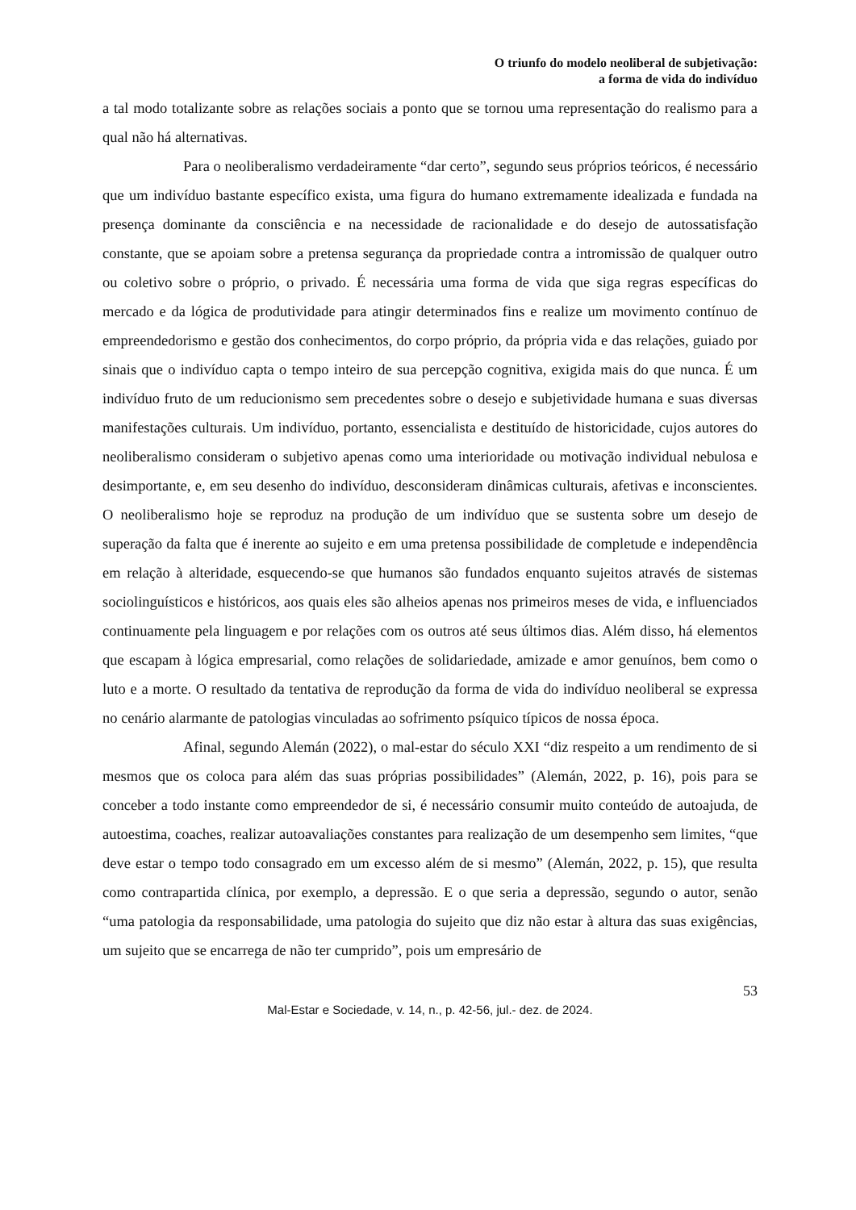O triunfo do modelo neoliberal de subjetivação:
a forma de vida do indivíduo
a tal modo totalizante sobre as relações sociais a ponto que se tornou uma representação do realismo para a qual não há alternativas.
Para o neoliberalismo verdadeiramente “dar certo”, segundo seus próprios teóricos, é necessário que um indivíduo bastante específico exista, uma figura do humano extremamente idealizada e fundada na presença dominante da consciência e na necessidade de racionalidade e do desejo de autossatisfação constante, que se apoiam sobre a pretensa segurança da propriedade contra a intromissão de qualquer outro ou coletivo sobre o próprio, o privado. É necessária uma forma de vida que siga regras específicas do mercado e da lógica de produtividade para atingir determinados fins e realize um movimento contínuo de empreendedorismo e gestão dos conhecimentos, do corpo próprio, da própria vida e das relações, guiado por sinais que o indivíduo capta o tempo inteiro de sua percepção cognitiva, exigida mais do que nunca. É um indivíduo fruto de um reducionismo sem precedentes sobre o desejo e subjetividade humana e suas diversas manifestações culturais. Um indivíduo, portanto, essencialista e destituído de historicidade, cujos autores do neoliberalismo consideram o subjetivo apenas como uma interioridade ou motivação individual nebulosa e desimportante, e, em seu desenho do indivíduo, desconsideram dinâmicas culturais, afetivas e inconscientes. O neoliberalismo hoje se reproduz na produção de um indivíduo que se sustenta sobre um desejo de superação da falta que é inerente ao sujeito e em uma pretensa possibilidade de completude e independência em relação à alteridade, esquecendo-se que humanos são fundados enquanto sujeitos através de sistemas sociolinguísticos e históricos, aos quais eles são alheios apenas nos primeiros meses de vida, e influenciados continuamente pela linguagem e por relações com os outros até seus últimos dias. Além disso, há elementos que escapam à lógica empresarial, como relações de solidariedade, amizade e amor genuínos, bem como o luto e a morte. O resultado da tentativa de reprodução da forma de vida do indivíduo neoliberal se expressa no cenário alarmante de patologias vinculadas ao sofrimento psíquico típicos de nossa época.
Afinal, segundo Alemán (2022), o mal-estar do século XXI “diz respeito a um rendimento de si mesmos que os coloca para além das suas próprias possibilidades” (Alemán, 2022, p. 16), pois para se conceber a todo instante como empreendedor de si, é necessário consumir muito conteúdo de autoajuda, de autoestima, coaches, realizar autoavaliações constantes para realização de um desempenho sem limites, “que deve estar o tempo todo consagrado em um excesso além de si mesmo” (Alemán, 2022, p. 15), que resulta como contrapartida clínica, por exemplo, a depressão. E o que seria a depressão, segundo o autor, senão “uma patologia da responsabilidade, uma patologia do sujeito que diz não estar à altura das suas exigências, um sujeito que se encarrega de não ter cumprido”, pois um empresário de
53
Mal-Estar e Sociedade, v. 14, n., p. 42-56, jul.- dez. de 2024.